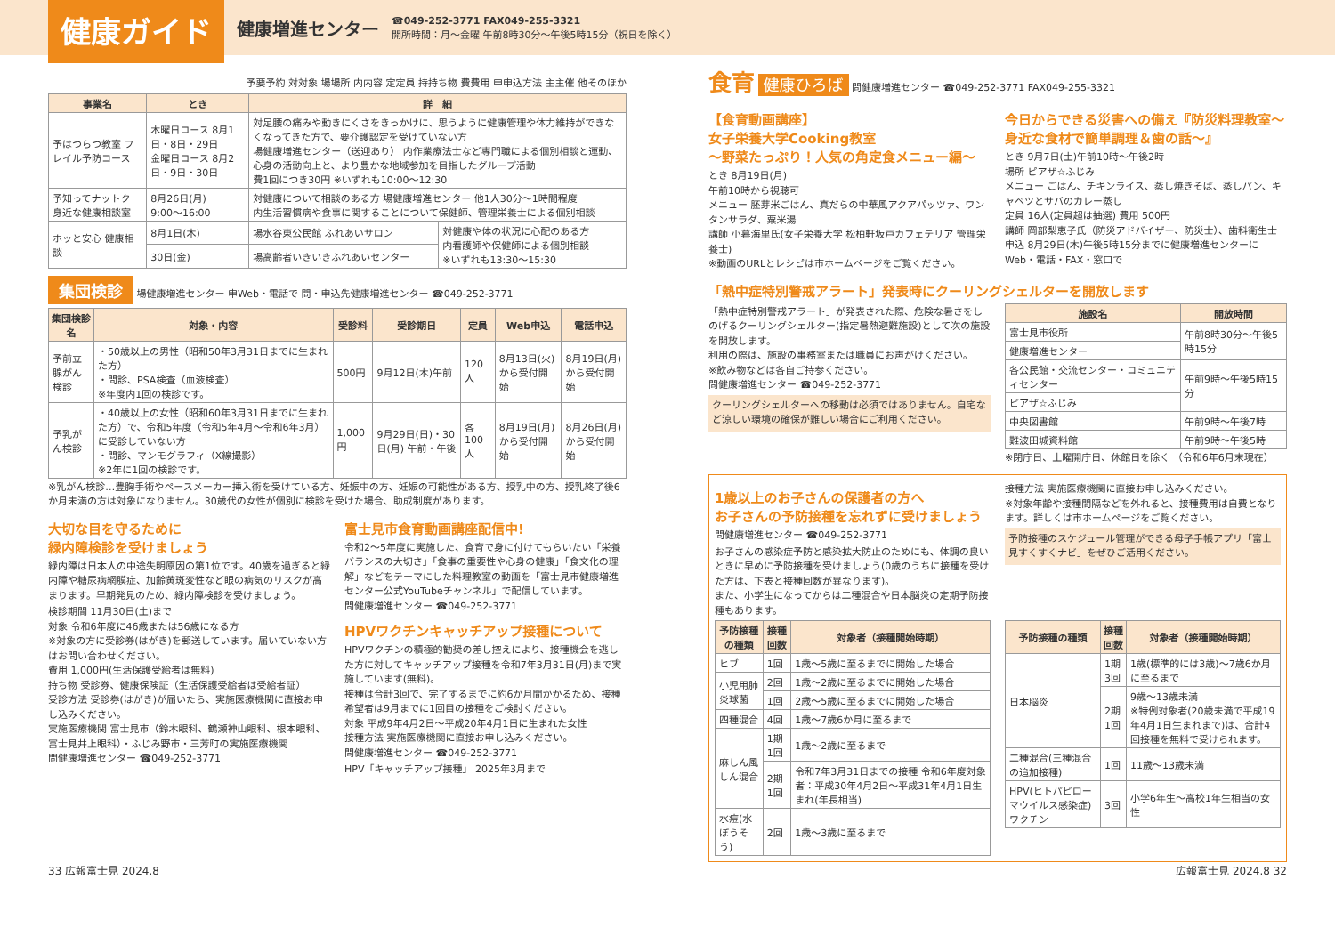健康ガイド
健康増進センター
☎049-252-3771 FAX049-255-3321
開所時間：月～金曜 午前8時30分～午後5時15分（祝日を除く）
予要予約 対対象 場場所 内内容 定定員 持持ち物 費費用 申申込方法 主主催 他そのほか
| 事業名 | とき | 詳 細 | |
| --- | --- | --- | --- |
| 予はつらつ教室 フレイル予防コース | 木曜日コース 8月1日・8日・29日 金曜日コース 8月2日・9日・30日 | 対足腰の痛みや動きにくさをきっかけに、思うように健康管理や体力維持ができなくなってきた方で、要介護認定を受けていない方 場健康増進センター（送迎あり） 内作業療法士など専門職による個別相談と運動、心身の活動向上と、より豊かな地域参加を目指したグループ活動 費1回につき30円 ※いずれも10:00～12:30 | |
| 予知ってナットク 身近な健康相談室 | 8月26日(月) 9:00～16:00 | 対健康について相談のある方 場健康増進センター 他1人30分～1時間程度 内生活習慣病や食事に関することについて保健師、管理栄養士による個別相談 | |
| ホッと安心 健康相談 | 8月1日(木) | 場水谷東公民館 ふれあいサロン | 対健康や体の状況に心配のある方 内看護師や保健師による個別相談 ※いずれも13:30～15:30 |
| | 30日(金) | 場高齢者いきいきふれあいセンター | |
集団検診
場健康増進センター 申Web・電話で 問・申込先健康増進センター ☎049-252-3771
| 集団検診名 | 対象・内容 | 受診料 | 受診期日 | 定員 | Web申込 | 電話申込 |
| --- | --- | --- | --- | --- | --- | --- |
| 予前立腺がん検診 | ・50歳以上の男性（昭和50年3月31日までに生まれた方） ・問診、PSA検査（血液検査） ※年度内1回の検診です。 | 500円 | 9月12日(木)午前 | 120人 | 8月13日(火)から受付開始 | 8月19日(月)から受付開始 |
| 予乳がん検診 | ・40歳以上の女性（昭和60年3月31日までに生まれた方）で、令和5年度（令和5年4月～令和6年3月）に受診していない方 ・問診、マンモグラフィ（X線撮影） ※2年に1回の検診です。 | 1,000円 | 9月29日(日)・30日(月) 午前・午後 | 各100人 | 8月19日(月)から受付開始 | 8月26日(月)から受付開始 |
※乳がん検診…豊胸手術やペースメーカー挿入術を受けている方、妊娠中の方、妊娠の可能性がある方、授乳中の方、授乳終了後6か月未満の方は対象になりません。30歳代の女性が個別に検診を受けた場合、助成制度があります。
大切な目を守るために
緑内障検診を受けましょう
緑内障は日本人の中途失明原因の第1位です。40歳を過ぎると緑内障や糖尿病網膜症、加齢黄斑変性など眼の病気のリスクが高まります。早期発見のため、緑内障検診を受けましょう。
検診期間 11月30日(土)まで
対象 令和6年度に46歳または56歳になる方
※対象の方に受診券(はがき)を郵送しています。届いていない方はお問い合わせください。
費用 1,000円(生活保護受給者は無料)
持ち物 受診券、健康保険証（生活保護受給者は受給者証）
受診方法 受診券(はがき)が届いたら、実施医療機関に直接お申し込みください。
実施医療機関 富士見市（鈴木眼科、鶴瀬神山眼科、根本眼科、富士見井上眼科）・ふじみ野市・三芳町の実施医療機関
問健康増進センター ☎049-252-3771
富士見市食育動画講座配信中!
令和2～5年度に実施した、食育で身に付けてもらいたい「栄養バランスの大切さ」「食事の重要性や心身の健康」「食文化の理解」などをテーマにした料理教室の動画を「富士見市健康増進センター公式YouTubeチャンネル」で配信しています。
問健康増進センター ☎049-252-3771
HPVワクチンキャッチアップ接種について
HPVワクチンの積極的勧奨の差し控えにより、接種機会を逃した方に対してキャッチアップ接種を令和7年3月31日(月)まで実施しています(無料)。
接種は合計3回で、完了するまでに約6か月間かかるため、接種希望者は9月までに1回目の接種をご検討ください。
対象 平成9年4月2日～平成20年4月1日に生まれた女性
接種方法 実施医療機関に直接お申し込みください。
問健康増進センター ☎049-252-3771
HPV「キャッチアップ接種」 2025年3月まで
食育 健康ひろば 問健康増進センター ☎049-252-3771 FAX049-255-3321
【食育動画講座】
女子栄養大学Cooking教室
～野菜たっぷり！人気の角定食メニュー編～
とき 8月19日(月)
午前10時から視聴可
メニュー 胚芽米ごはん、真だらの中華風アクアパッツァ、ワンタンサラダ、粟米湯
講師 小暮海里氏(女子栄養大学 松柏軒坂戸カフェテリア 管理栄養士)
※動画のURLとレシピは市ホームページをご覧ください。
今日からできる災害への備え『防災料理教室～身近な食材で簡単調理＆歯の話～』
とき 9月7日(土)午前10時～午後2時
場所 ピアザ☆ふじみ
メニュー ごはん、チキンライス、蒸し焼きそば、蒸しパン、キャベツとサバのカレー蒸し
定員 16人(定員超は抽選) 費用 500円
講師 岡部梨恵子氏（防災アドバイザー、防災士）、歯科衛生士
申込 8月29日(木)午後5時15分までに健康増進センターにWeb・電話・FAX・窓口で
「熱中症特別警戒アラート」発表時にクーリングシェルターを開放します
「熱中症特別警戒アラート」が発表された際、危険な暑さをしのげるクーリングシェルター(指定暑熱避難施設)として次の施設を開放します。
利用の際は、施設の事務室または職員にお声がけください。
※飲み物などは各自ご持参ください。
問健康増進センター ☎049-252-3771
クーリングシェルターへの移動は必須ではありません。自宅など涼しい環境の確保が難しい場合にご利用ください。
| 施設名 | 開放時間 |
| --- | --- |
| 富士見市役所 | 午前8時30分～午後5時15分 |
| 健康増進センター | |
| 各公民館・交流センター・コミュニティセンター | 午前9時～午後5時15分 |
| ピアザ☆ふじみ | |
| 中央図書館 | 午前9時～午後7時 |
| 難波田城資料館 | 午前9時～午後5時 |
※閉庁日、土曜開庁日、休館日を除く （令和6年6月末現在）
1歳以上のお子さんの保護者の方へ
お子さんの予防接種を忘れずに受けましょう
問健康増進センター ☎049-252-3771
お子さんの感染症予防と感染拡大防止のためにも、体調の良いときに早めに予防接種を受けましょう(0歳のうちに接種を受けた方は、下表と接種回数が異なります)。
また、小学生になってからは二種混合や日本脳炎の定期予防接種もあります。
接種方法 実施医療機関に直接お申し込みください。
※対象年齢や接種間隔などを外れると、接種費用は自費となります。詳しくは市ホームページをご覧ください。
予防接種のスケジュール管理ができる母子手帳アプリ「富士見すくすくナビ」をぜひご活用ください。
| 予防接種の種類 | 接種回数 | 対象者（接種開始時期） |
| --- | --- | --- |
| ヒブ | 1回 | 1歳～5歳に至るまでに開始した場合 |
| 小児用肺炎球菌 | 2回 | 1歳～2歳に至るまでに開始した場合 |
| | 1回 | 2歳～5歳に至るまでに開始した場合 |
| 四種混合 | 4回 | 1歳～7歳6か月に至るまで |
| 麻しん風しん混合 | 1期 1回 | 1歳～2歳に至るまで |
| | 2期 1回 | 令和7年3月31日までの接種 令和6年度対象者：平成30年4月2日～平成31年4月1日生まれ(年長相当) |
| 水痘(水ぼうそう) | 2回 | 1歳～3歳に至るまで |
| 予防接種の種類 | 接種回数 | 対象者（接種開始時期） |
| --- | --- | --- |
| 日本脳炎 | 1期 3回 | 1歳(標準的には3歳)～7歳6か月に至るまで |
| | 2期 1回 | 9歳～13歳未満 ※特例対象者(20歳未満で平成19年4月1日生まれまで)は、合計4回接種を無料で受けられます。 |
| 二種混合(三種混合の追加接種) | 1回 | 11歳～13歳未満 |
| HPV(ヒトパピローマウイルス感染症)ワクチン | 3回 | 小学6年生～高校1年生相当の女性 |
33 広報富士見 2024.8 広報富士見 2024.8 32